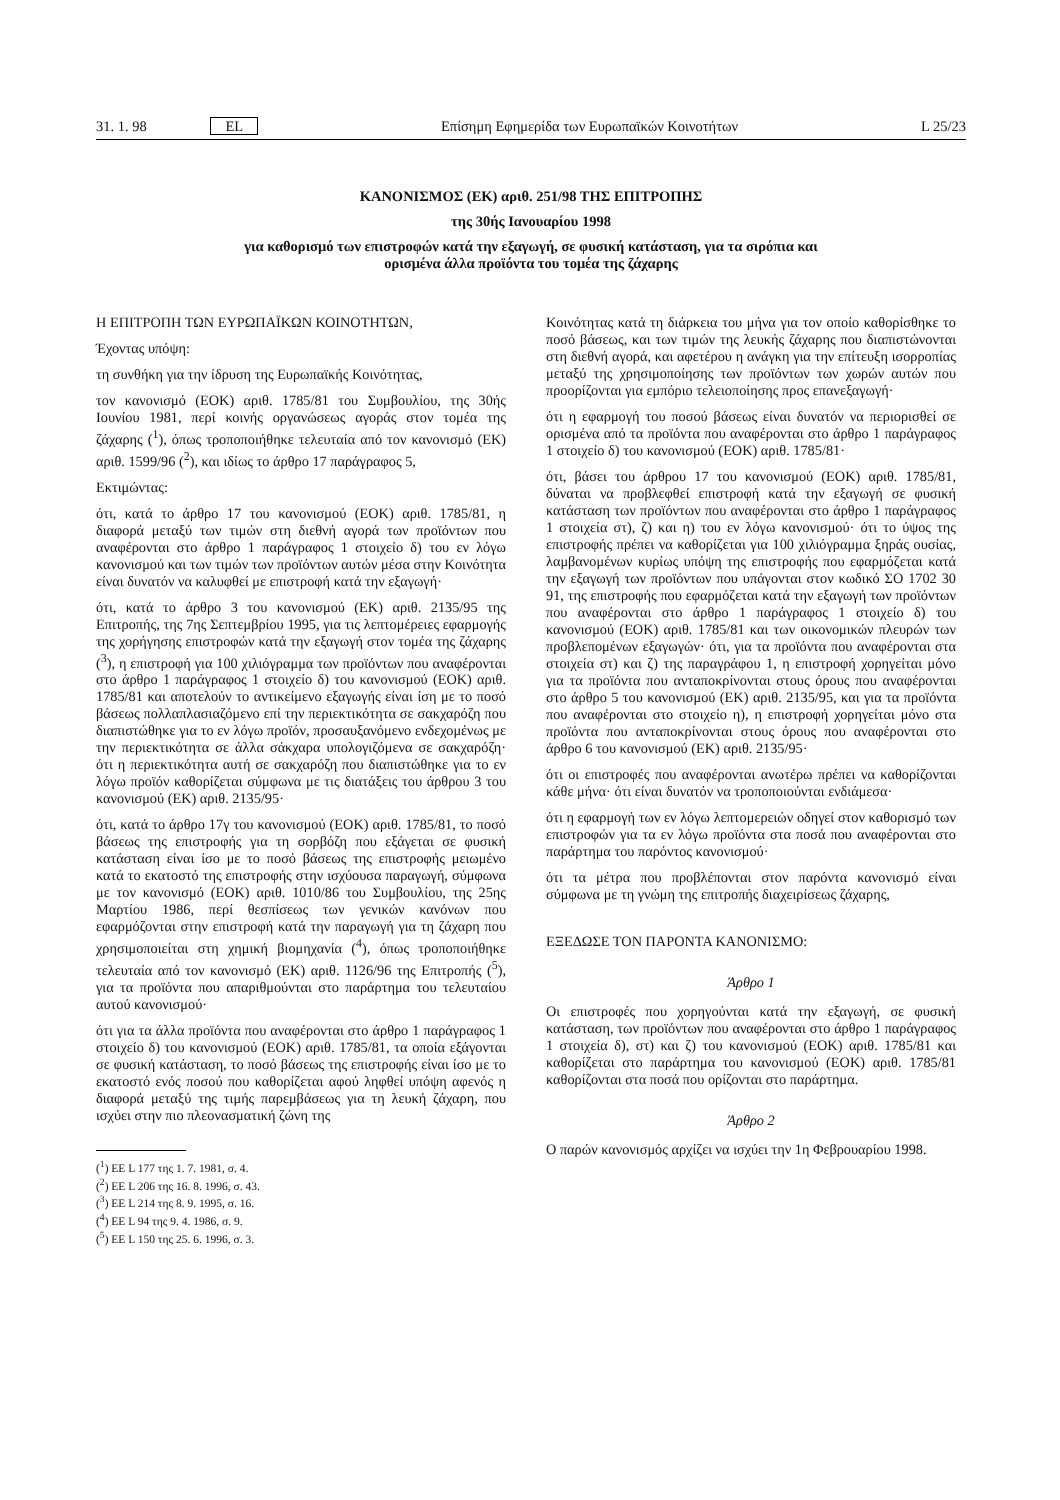31. 1. 98 EL Επίσημη Εφημερίδα των Ευρωπαϊκών Κοινοτήτων L 25/23
ΚΑΝΟΝΙΣΜΟΣ (ΕΚ) αριθ. 251/98 ΤΗΣ ΕΠΙΤΡΟΠΗΣ
της 30ής Ιανουαρίου 1998
για καθορισμό των επιστροφών κατά την εξαγωγή, σε φυσική κατάσταση, για τα σιρόπια και
ορισμένα άλλα προϊόντα του τομέα της ζάχαρης
Η ΕΠΙΤΡΟΠΗ ΤΩΝ ΕΥΡΩΠΑΪΚΩΝ ΚΟΙΝΟΤΗΤΩΝ,
Έχοντας υπόψη:
τη συνθήκη για την ίδρυση της Ευρωπαϊκής Κοινότητας,
τον κανονισμό (ΕΟΚ) αριθ. 1785/81 του Συμβουλίου, της 30ής Ιουνίου 1981, περί κοινής οργανώσεως αγοράς στον τομέα της ζάχαρης (<sup>1</sup>), όπως τροποποιήθηκε τελευταία από τον κανονισμό (ΕΚ) αριθ. 1599/96 (<sup>2</sup>), και ιδίως το άρθρο 17 παράγραφος 5,
Εκτιμώντας:
ότι, κατά το άρθρο 17 του κανονισμού (ΕΟΚ) αριθ. 1785/81, η διαφορά μεταξύ των τιμών στη διεθνή αγορά των προϊόντων που αναφέρονται στο άρθρο 1 παράγραφος 1 στοιχείο δ) του εν λόγω κανονισμού και των τιμών των προϊόντων αυτών μέσα στην Κοινότητα είναι δυνατόν να καλυφθεί με επιστροφή κατά την εξαγωγή·
ότι, κατά το άρθρο 3 του κανονισμού (ΕΚ) αριθ. 2135/95 της Επιτροπής, της 7ης Σεπτεμβρίου 1995, για τις λεπτομέρειες εφαρμογής της χορήγησης επιστροφών κατά την εξαγωγή στον τομέα της ζάχαρης (<sup>3</sup>), η επιστροφή για 100 χιλιόγραμμα των προϊόντων που αναφέρονται στο άρθρο 1 παράγραφος 1 στοιχείο δ) του κανονισμού (ΕΟΚ) αριθ. 1785/81 και αποτελούν το αντικείμενο εξαγωγής είναι ίση με το ποσό βάσεως πολλαπλασιαζόμενο επί την περιεκτικότητα σε σακχαρόζη που διαπιστώθηκε για το εν λόγω προϊόν, προσαυξανόμενο ενδεχομένως με την περιεκτικότητα σε άλλα σάκχαρα υπολογιζόμενα σε σακχαρόζη· ότι η περιεκτικότητα αυτή σε σακχαρόζη που διαπιστώθηκε για το εν λόγω προϊόν καθορίζεται σύμφωνα με τις διατάξεις του άρθρου 3 του κανονισμού (ΕΚ) αριθ. 2135/95·
ότι, κατά το άρθρο 17γ του κανονισμού (ΕΟΚ) αριθ. 1785/81, το ποσό βάσεως της επιστροφής για τη σορβόζη που εξάγεται σε φυσική κατάσταση είναι ίσο με το ποσό βάσεως της επιστροφής μειωμένο κατά το εκατοστό της επιστροφής στην ισχύουσα παραγωγή, σύμφωνα με τον κανονισμό (ΕΟΚ) αριθ. 1010/86 του Συμβουλίου, της 25ης Μαρτίου 1986, περί θεσπίσεως των γενικών κανόνων που εφαρμόζονται στην επιστροφή κατά την παραγωγή για τη ζάχαρη που χρησιμοποιείται στη χημική βιομηχανία (<sup>4</sup>), όπως τροποποιήθηκε τελευταία από τον κανονισμό (ΕΚ) αριθ. 1126/96 της Επιτροπής (<sup>5</sup>), για τα προϊόντα που απαριθμούνται στο παράρτημα του τελευταίου αυτού κανονισμού·
ότι για τα άλλα προϊόντα που αναφέρονται στο άρθρο 1 παράγραφος 1 στοιχείο δ) του κανονισμού (ΕΟΚ) αριθ. 1785/81, τα οποία εξάγονται σε φυσική κατάσταση, το ποσό βάσεως της επιστροφής είναι ίσο με το εκατοστό ενός ποσού που καθορίζεται αφού ληφθεί υπόψη αφενός η διαφορά μεταξύ της τιμής παρεμβάσεως για τη λευκή ζάχαρη, που ισχύει στην πιο πλεονασματική ζώνη της
(<sup>1</sup>) ΕΕ L 177 της 1. 7. 1981, σ. 4.
(<sup>2</sup>) ΕΕ L 206 της 16. 8. 1996, σ. 43.
(<sup>3</sup>) ΕΕ L 214 της 8. 9. 1995, σ. 16.
(<sup>4</sup>) ΕΕ L 94 της 9. 4. 1986, σ. 9.
(<sup>5</sup>) ΕΕ L 150 της 25. 6. 1996, σ. 3.
Κοινότητας κατά τη διάρκεια του μήνα για τον οποίο καθορίσθηκε το ποσό βάσεως, και των τιμών της λευκής ζάχαρης που διαπιστώνονται στη διεθνή αγορά, και αφετέρου η ανάγκη για την επίτευξη ισορροπίας μεταξύ της χρησιμοποίησης των προϊόντων των χωρών αυτών που προορίζονται για εμπόριο τελειοποίησης προς επανεξαγωγή·
ότι η εφαρμογή του ποσού βάσεως είναι δυνατόν να περιορισθεί σε ορισμένα από τα προϊόντα που αναφέρονται στο άρθρο 1 παράγραφος 1 στοιχείο δ) του κανονισμού (ΕΟΚ) αριθ. 1785/81·
ότι, βάσει του άρθρου 17 του κανονισμού (ΕΟΚ) αριθ. 1785/81, δύναται να προβλεφθεί επιστροφή κατά την εξαγωγή σε φυσική κατάσταση των προϊόντων που αναφέρονται στο άρθρο 1 παράγραφος 1 στοιχεία στ), ζ) και η) του εν λόγω κανονισμού· ότι το ύψος της επιστροφής πρέπει να καθορίζεται για 100 χιλιόγραμμα ξηράς ουσίας, λαμβανομένων κυρίως υπόψη της επιστροφής που εφαρμόζεται κατά την εξαγωγή των προϊόντων που υπάγονται στον κωδικό ΣΟ 1702 30 91, της επιστροφής που εφαρμόζεται κατά την εξαγωγή των προϊόντων που αναφέρονται στο άρθρο 1 παράγραφος 1 στοιχείο δ) του κανονισμού (ΕΟΚ) αριθ. 1785/81 και των οικονομικών πλευρών των προβλεπομένων εξαγωγών· ότι, για τα προϊόντα που αναφέρονται στα στοιχεία στ) και ζ) της παραγράφου 1, η επιστροφή χορηγείται μόνο για τα προϊόντα που ανταποκρίνονται στους όρους που αναφέρονται στο άρθρο 5 του κανονισμού (ΕΚ) αριθ. 2135/95, και για τα προϊόντα που αναφέρονται στο στοιχείο η), η επιστροφή χορηγείται μόνο στα προϊόντα που ανταποκρίνονται στους όρους που αναφέρονται στο άρθρο 6 του κανονισμού (ΕΚ) αριθ. 2135/95·
ότι οι επιστροφές που αναφέρονται ανωτέρω πρέπει να καθορίζονται κάθε μήνα· ότι είναι δυνατόν να τροποποιούνται ενδιάμεσα·
ότι η εφαρμογή των εν λόγω λεπτομερειών οδηγεί στον καθορισμό των επιστροφών για τα εν λόγω προϊόντα στα ποσά που αναφέρονται στο παράρτημα του παρόντος κανονισμού·
ότι τα μέτρα που προβλέπονται στον παρόντα κανονισμό είναι σύμφωνα με τη γνώμη της επιτροπής διαχειρίσεως ζάχαρης,
ΕΞΕΔΩΣΕ ΤΟΝ ΠΑΡΟΝΤΑ ΚΑΝΟΝΙΣΜΟ:
Άρθρο 1
Οι επιστροφές που χορηγούνται κατά την εξαγωγή, σε φυσική κατάσταση, των προϊόντων που αναφέρονται στο άρθρο 1 παράγραφος 1 στοιχεία δ), στ) και ζ) του κανονισμού (ΕΟΚ) αριθ. 1785/81 και καθορίζεται στο παράρτημα του κανονισμού (ΕΟΚ) αριθ. 1785/81 καθορίζονται στα ποσά που ορίζονται στο παράρτημα.
Άρθρο 2
Ο παρών κανονισμός αρχίζει να ισχύει την 1η Φεβρουαρίου 1998.